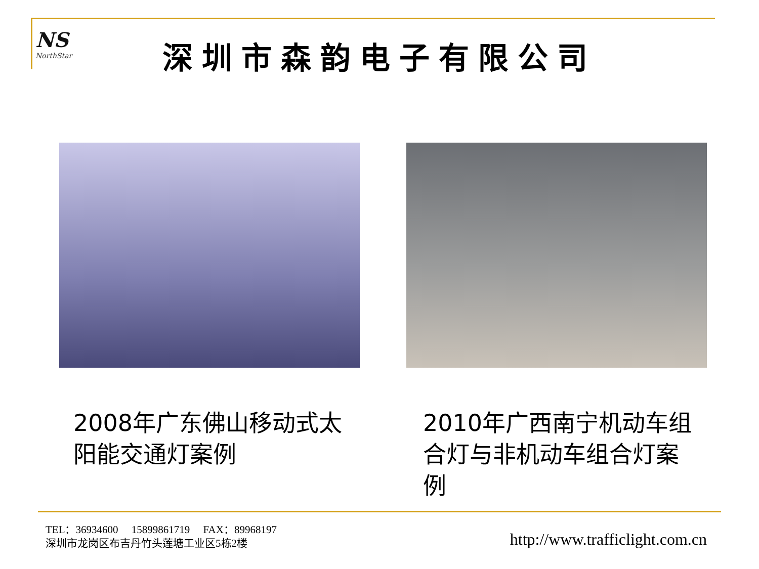NS
NorthStar
深圳市森韵电子有限公司
2008年广东佛山移动式太阳能交通灯案例
2010年广西南宁机动车组合灯与非机动车组合灯案例
TEL：36934600 15899861719 FAX：89968197
深圳市龙岗区布吉丹竹头莲塘工业区5栋2楼
http://www.trafficlight.com.cn